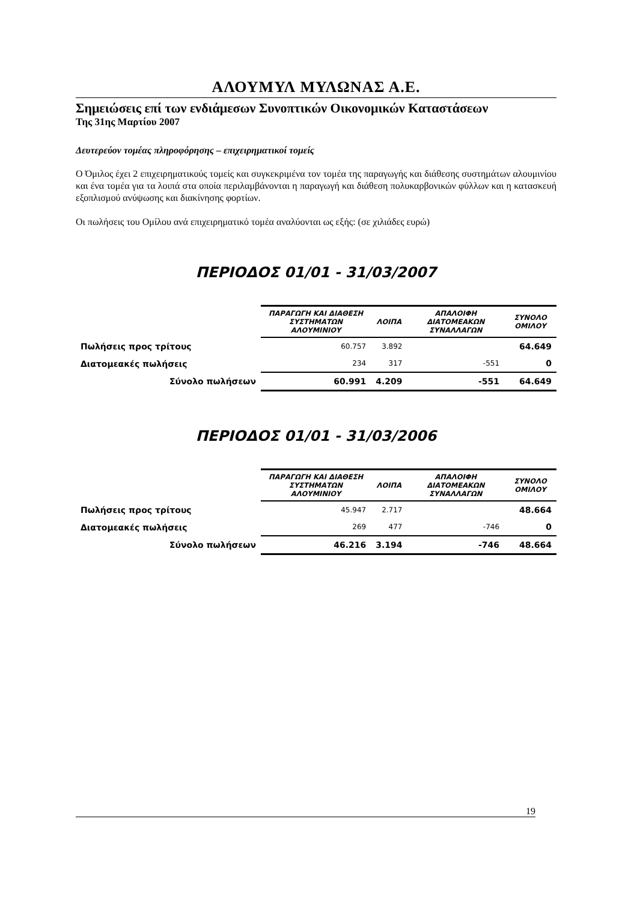ΑΛΟΥΜΥΛ ΜΥΛΩΝΑΣ Α.Ε.
Σημειώσεις επί των ενδιάμεσων Συνοπτικών Οικονομικών Καταστάσεων
Της 31ης Μαρτίου 2007
Δευτερεύον τομέας πληροφόρησης – επιχειρηματικοί τομείς
Ο Όμιλος έχει 2 επιχειρηματικούς τομείς και συγκεκριμένα τον τομέα της παραγωγής και διάθεσης συστημάτων αλουμινίου και ένα τομέα για τα λοιπά στα οποία περιλαμβάνονται η παραγωγή και διάθεση πολυκαρβονικών φύλλων και η κατασκευή εξοπλισμού ανύψωσης και διακίνησης φορτίων.
Οι πωλήσεις του Ομίλου ανά επιχειρηματικό τομέα αναλύονται ως εξής: (σε χιλιάδες ευρώ)
ΠΕΡΙΟΔΟΣ 01/01 - 31/03/2007
| | ΠΑΡΑΓΩΓΗ ΚΑΙ ΔΙΑΘΕΣΗ ΣΥΣΤΗΜΑΤΩΝ ΑΛΟΥΜΙΝΙΟΥ | ΛΟΙΠΑ | ΑΠΑΛΟΙΦΗ ΔΙΑΤΟΜΕΑΚΩΝ ΣΥΝΑΛΛΑΓΩΝ | ΣΥΝΟΛΟ ΟΜΙΛΟΥ |
| --- | --- | --- | --- | --- |
| Πωλήσεις προς τρίτους | 60.757 | 3.892 | | 64.649 |
| Διατομεακές πωλήσεις | 234 | 317 | -551 | 0 |
| Σύνολο πωλήσεων | 60.991 | 4.209 | -551 | 64.649 |
ΠΕΡΙΟΔΟΣ 01/01 - 31/03/2006
| | ΠΑΡΑΓΩΓΗ ΚΑΙ ΔΙΑΘΕΣΗ ΣΥΣΤΗΜΑΤΩΝ ΑΛΟΥΜΙΝΙΟΥ | ΛΟΙΠΑ | ΑΠΑΛΟΙΦΗ ΔΙΑΤΟΜΕΑΚΩΝ ΣΥΝΑΛΛΑΓΩΝ | ΣΥΝΟΛΟ ΟΜΙΛΟΥ |
| --- | --- | --- | --- | --- |
| Πωλήσεις προς τρίτους | 45.947 | 2.717 | | 48.664 |
| Διατομεακές πωλήσεις | 269 | 477 | -746 | 0 |
| Σύνολο πωλήσεων | 46.216 | 3.194 | -746 | 48.664 |
19